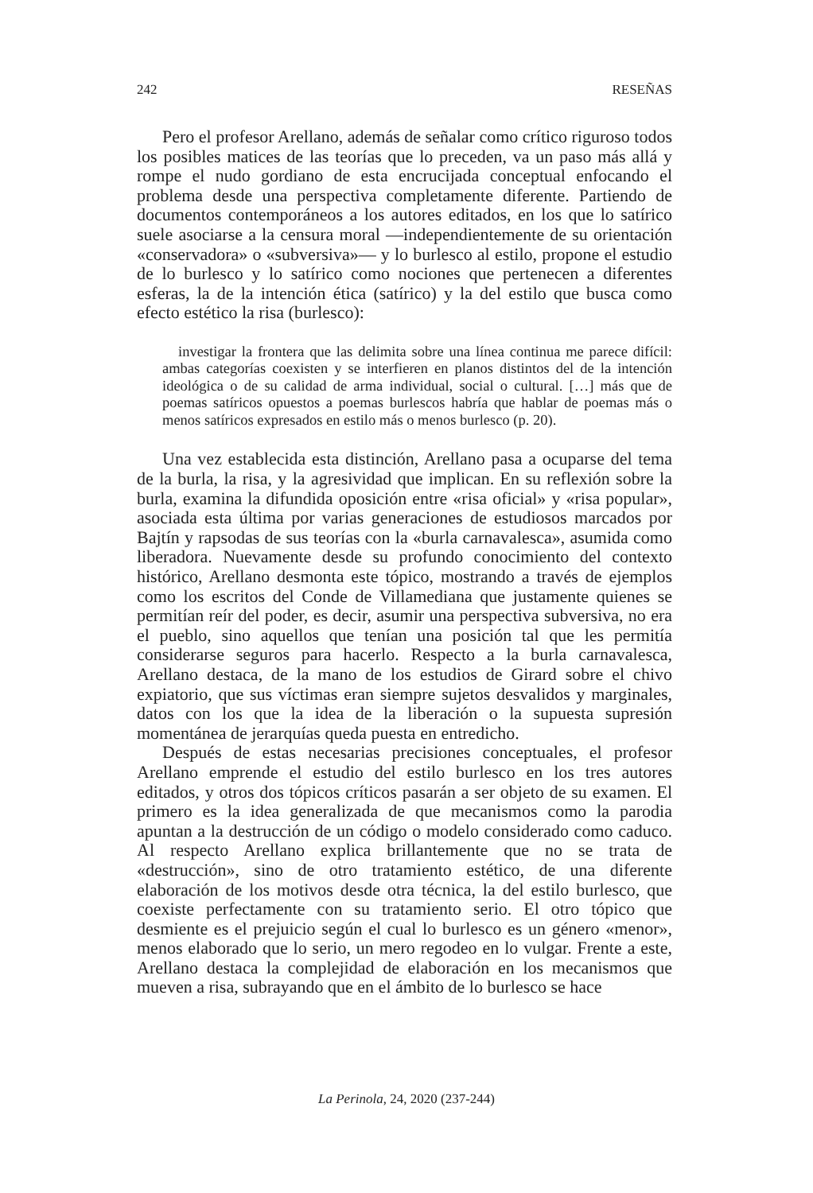242 RESEÑAS
Pero el profesor Arellano, además de señalar como crítico riguroso todos los posibles matices de las teorías que lo preceden, va un paso más allá y rompe el nudo gordiano de esta encrucijada conceptual enfocando el problema desde una perspectiva completamente diferente. Partiendo de documentos contemporáneos a los autores editados, en los que lo satírico suele asociarse a la censura moral —independientemente de su orientación «conservadora» o «subversiva»— y lo burlesco al estilo, propone el estudio de lo burlesco y lo satírico como nociones que pertenecen a diferentes esferas, la de la intención ética (satírico) y la del estilo que busca como efecto estético la risa (burlesco):
investigar la frontera que las delimita sobre una línea continua me parece difícil: ambas categorías coexisten y se interfieren en planos distintos del de la intención ideológica o de su calidad de arma individual, social o cultural. […] más que de poemas satíricos opuestos a poemas burlescos habría que hablar de poemas más o menos satíricos expresados en estilo más o menos burlesco (p. 20).
Una vez establecida esta distinción, Arellano pasa a ocuparse del tema de la burla, la risa, y la agresividad que implican. En su reflexión sobre la burla, examina la difundida oposición entre «risa oficial» y «risa popular», asociada esta última por varias generaciones de estudiosos marcados por Bajtín y rapsodas de sus teorías con la «burla carnavalesca», asumida como liberadora. Nuevamente desde su profundo conocimiento del contexto histórico, Arellano desmonta este tópico, mostrando a través de ejemplos como los escritos del Conde de Villamediana que justamente quienes se permitían reír del poder, es decir, asumir una perspectiva subversiva, no era el pueblo, sino aquellos que tenían una posición tal que les permitía considerarse seguros para hacerlo. Respecto a la burla carnavalesca, Arellano destaca, de la mano de los estudios de Girard sobre el chivo expiatorio, que sus víctimas eran siempre sujetos desvalidos y marginales, datos con los que la idea de la liberación o la supuesta supresión momentánea de jerarquías queda puesta en entredicho.
Después de estas necesarias precisiones conceptuales, el profesor Arellano emprende el estudio del estilo burlesco en los tres autores editados, y otros dos tópicos críticos pasarán a ser objeto de su examen. El primero es la idea generalizada de que mecanismos como la parodia apuntan a la destrucción de un código o modelo considerado como caduco. Al respecto Arellano explica brillantemente que no se trata de «destrucción», sino de otro tratamiento estético, de una diferente elaboración de los motivos desde otra técnica, la del estilo burlesco, que coexiste perfectamente con su tratamiento serio. El otro tópico que desmiente es el prejuicio según el cual lo burlesco es un género «menor», menos elaborado que lo serio, un mero regodeo en lo vulgar. Frente a este, Arellano destaca la complejidad de elaboración en los mecanismos que mueven a risa, subrayando que en el ámbito de lo burlesco se hace
La Perinola, 24, 2020 (237-244)